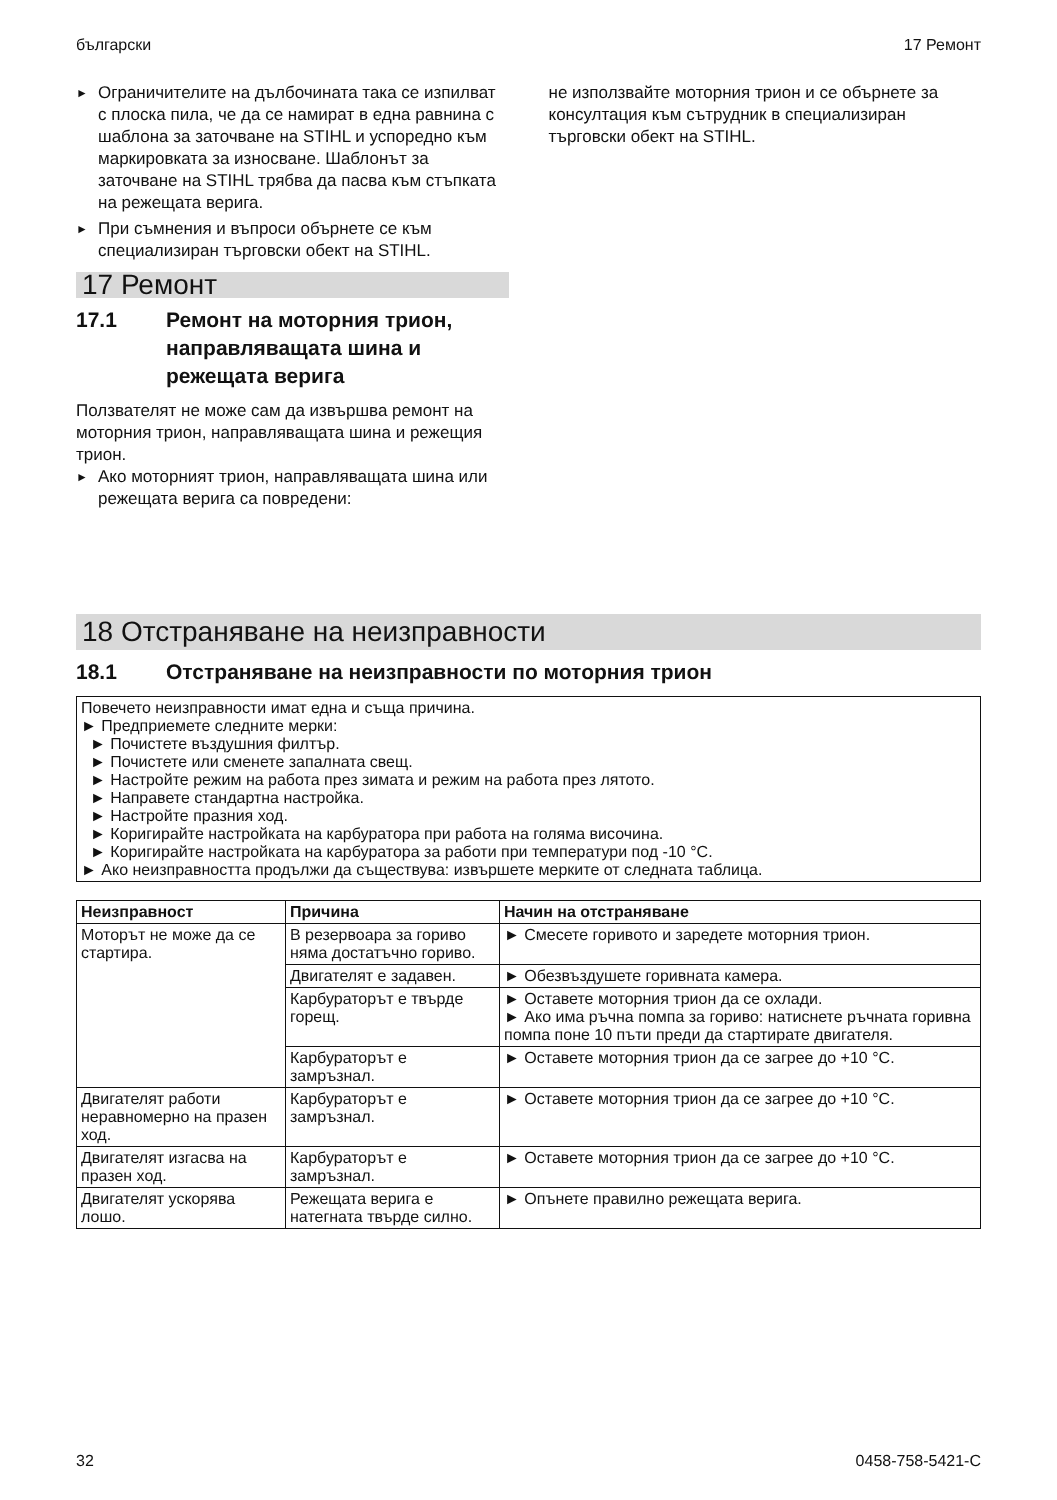български 17 Ремонт
► Ограничителите на дълбочината така се изпилват с плоска пила, че да се намират в една равнина с шаблона за заточване на STIHL и успоредно към маркировката за износване. Шаблонът за заточване на STIHL трябва да пасва към стъпката на режещата верига.
► При съмнения и въпроси обърнете се към специализиран търговски обект на STIHL.
17 Ремонт
17.1 Ремонт на моторния трион, направляващата шина и режещата верига
Ползвателят не може сам да извършва ремонт на моторния трион, направляващата шина и режещия трион.
► Ако моторният трион, направляващата шина или режещата верига са повредени:
не използвайте моторния трион и се обърнете за консултация към сътрудник в специализиран търговски обект на STIHL.
18 Отстраняване на неизправности
18.1 Отстраняване на неизправности по моторния трион
Повечето неизправности имат една и съща причина.
► Предприемете следните мерки:
► Почистете въздушния филтър.
► Почистете или сменете запалната свещ.
► Настройте режим на работа през зимата и режим на работа през лятото.
► Направете стандартна настройка.
► Настройте празния ход.
► Коригирайте настройката на карбуратора при работа на голяма височина.
► Коригирайте настройката на карбуратора за работи при температури под -10 °C.
► Ако неизправността продължи да съществува: извършете мерките от следната таблица.
| Неизправност | Причина | Начин на отстраняване |
| --- | --- | --- |
| Моторът не може да се стартира. | В резервоара за гориво няма достатъчно гориво. | ► Смесете горивото и заредете моторния трион. |
| | Двигателят е задавен. | ► Обезвъздушете горивната камера. |
| | Карбураторът е твърде горещ. | ► Оставете моторния трион да се охлади. ► Ако има ръчна помпа за гориво: натиснете ръчната горивна помпа поне 10 пъти преди да стартирате двигателя. |
| | Карбураторът е замръзнал. | ► Оставете моторния трион да се загрее до +10 °C. |
| Двигателят работи неравномерно на празен ход. | Карбураторът е замръзнал. | ► Оставете моторния трион да се загрее до +10 °C. |
| Двигателят изгасва на празен ход. | Карбураторът е замръзнал. | ► Оставете моторния трион да се загрее до +10 °C. |
| Двигателят ускорява лошо. | Режещата верига е натегната твърде силно. | ► Опънете правилно режещата верига. |
32 0458-758-5421-C